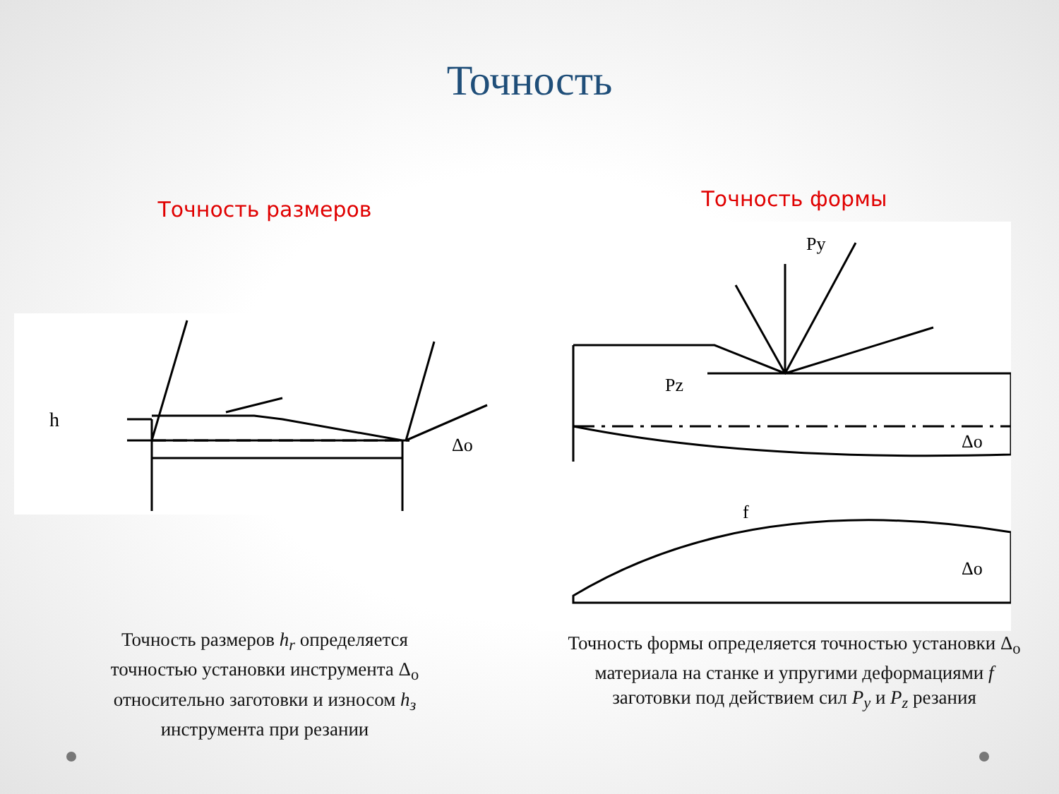Точность
Точность размеров
h
Δo
Точность размеров h<sub>r</sub> определяется
точностью установки инструмента Δ<sub>о</sub>
относительно заготовки и износом h<sub>з</sub>
инструмента при резании
Точность формы
Py
Pz
Δo
f
Δo
Точность формы определяется точностью установки Δ<sub>о</sub>
материала на станке и упругими деформациями f
заготовки под действием сил P<sub>y</sub> и P<sub>z</sub> резания